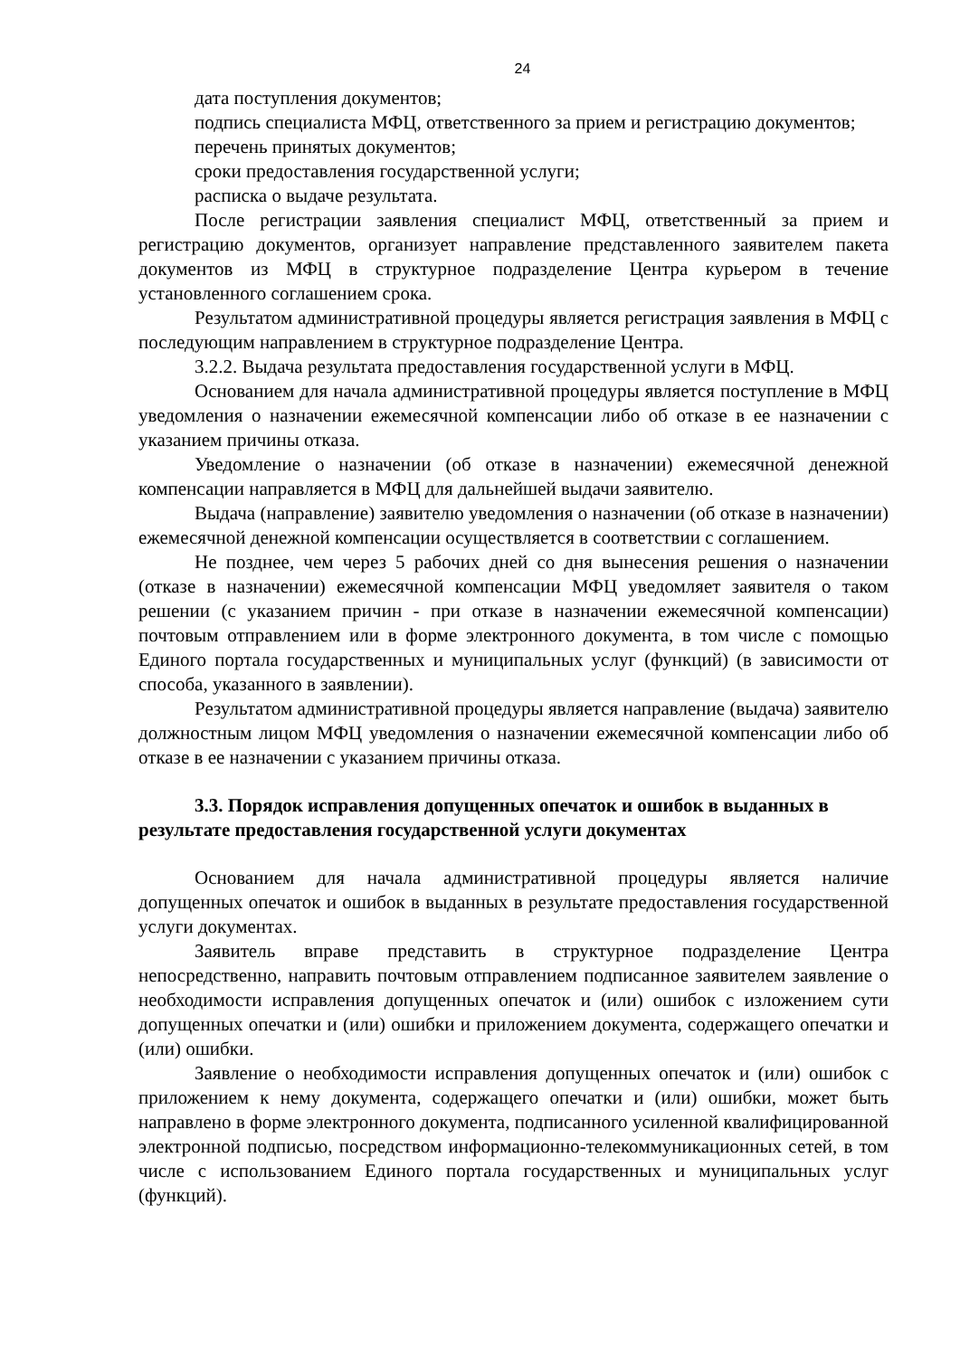24
дата поступления документов;
подпись специалиста МФЦ, ответственного за прием и регистрацию документов;
перечень принятых документов;
сроки предоставления государственной услуги;
расписка о выдаче результата.
После регистрации заявления специалист МФЦ, ответственный за прием и регистрацию документов, организует направление представленного заявителем пакета документов из МФЦ в структурное подразделение Центра курьером в течение установленного соглашением срока.
Результатом административной процедуры является регистрация заявления в МФЦ с последующим направлением в структурное подразделение Центра.
3.2.2. Выдача результата предоставления государственной услуги в МФЦ.
Основанием для начала административной процедуры является поступление в МФЦ уведомления о назначении ежемесячной компенсации либо об отказе в ее назначении с указанием причины отказа.
Уведомление о назначении (об отказе в назначении) ежемесячной денежной компенсации направляется в МФЦ для дальнейшей выдачи заявителю.
Выдача (направление) заявителю уведомления о назначении (об отказе в назначении) ежемесячной денежной компенсации осуществляется в соответствии с соглашением.
Не позднее, чем через 5 рабочих дней со дня вынесения решения о назначении (отказе в назначении) ежемесячной компенсации МФЦ уведомляет заявителя о таком решении (с указанием причин - при отказе в назначении ежемесячной компенсации) почтовым отправлением или в форме электронного документа, в том числе с помощью Единого портала государственных и муниципальных услуг (функций) (в зависимости от способа, указанного в заявлении).
Результатом административной процедуры является направление (выдача) заявителю должностным лицом МФЦ уведомления о назначении ежемесячной компенсации либо об отказе в ее назначении с указанием причины отказа.
3.3. Порядок исправления допущенных опечаток и ошибок в выданных в результате предоставления государственной услуги документах
Основанием для начала административной процедуры является наличие допущенных опечаток и ошибок в выданных в результате предоставления государственной услуги документах.
Заявитель вправе представить в структурное подразделение Центра непосредственно, направить почтовым отправлением подписанное заявителем заявление о необходимости исправления допущенных опечаток и (или) ошибок с изложением сути допущенных опечатки и (или) ошибки и приложением документа, содержащего опечатки и (или) ошибки.
Заявление о необходимости исправления допущенных опечаток и (или) ошибок с приложением к нему документа, содержащего опечатки и (или) ошибки, может быть направлено в форме электронного документа, подписанного усиленной квалифицированной электронной подписью, посредством информационно-телекоммуникационных сетей, в том числе с использованием Единого портала государственных и муниципальных услуг (функций).